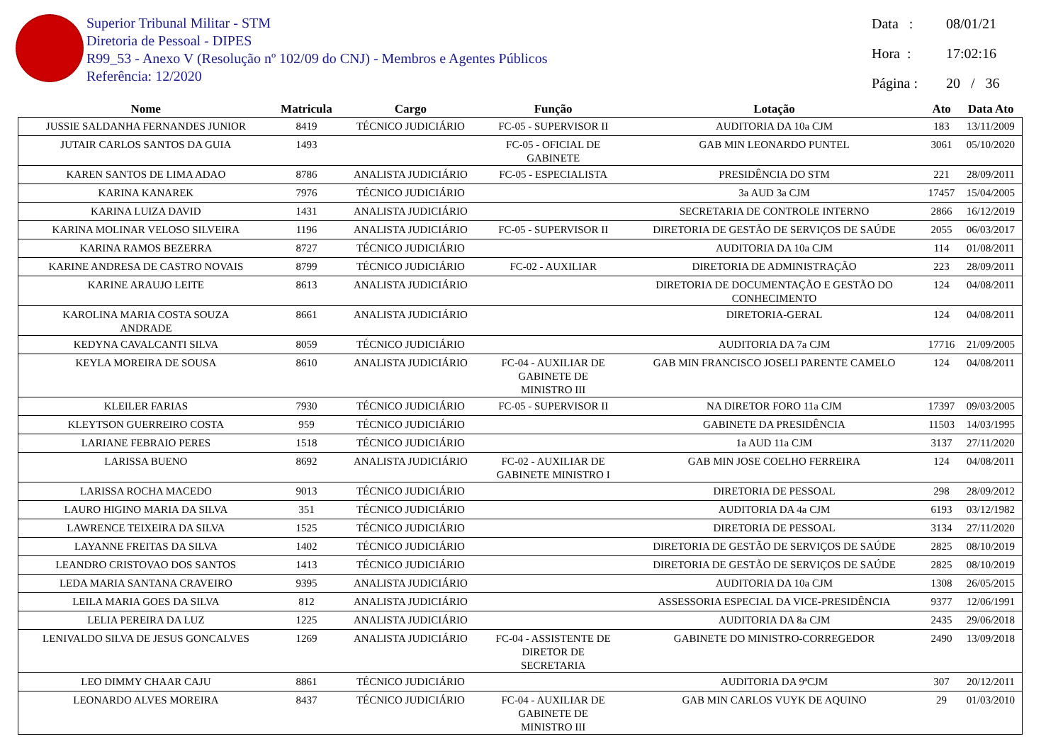Superior Tribunal Militar - STM
Diretoria de Pessoal - DIPES
R99_53 - Anexo V (Resolução nº 102/09 do CNJ) - Membros e Agentes Públicos
Referência: 12/2020
Data : 08/01/21
Hora : 17:02:16
Página : 20 / 36
| Nome | Matricula | Cargo | Função | Lotação | Ato | Data Ato |
| --- | --- | --- | --- | --- | --- | --- |
| JUSSIE SALDANHA FERNANDES JUNIOR | 8419 | TÉCNICO JUDICIÁRIO | FC-05 - SUPERVISOR II | AUDITORIA DA 10a CJM | 183 | 13/11/2009 |
| JUTAIR CARLOS SANTOS DA GUIA | 1493 | | FC-05 - OFICIAL DE GABINETE | GAB MIN LEONARDO PUNTEL | 3061 | 05/10/2020 |
| KAREN SANTOS DE LIMA ADAO | 8786 | ANALISTA JUDICIÁRIO | FC-05 - ESPECIALISTA | PRESIDÊNCIA DO STM | 221 | 28/09/2011 |
| KARINA KANAREK | 7976 | TÉCNICO JUDICIÁRIO | | 3a AUD 3a CJM | 17457 | 15/04/2005 |
| KARINA LUIZA DAVID | 1431 | ANALISTA JUDICIÁRIO | | SECRETARIA DE CONTROLE INTERNO | 2866 | 16/12/2019 |
| KARINA MOLINAR VELOSO SILVEIRA | 1196 | ANALISTA JUDICIÁRIO | FC-05 - SUPERVISOR II | DIRETORIA DE GESTÃO DE SERVIÇOS DE SAÚDE | 2055 | 06/03/2017 |
| KARINA RAMOS BEZERRA | 8727 | TÉCNICO JUDICIÁRIO | | AUDITORIA DA 10a CJM | 114 | 01/08/2011 |
| KARINE ANDRESA DE CASTRO NOVAIS | 8799 | TÉCNICO JUDICIÁRIO | FC-02 - AUXILIAR | DIRETORIA DE ADMINISTRAÇÃO | 223 | 28/09/2011 |
| KARINE ARAUJO LEITE | 8613 | ANALISTA JUDICIÁRIO | | DIRETORIA DE DOCUMENTAÇÃO E GESTÃO DO CONHECIMENTO | 124 | 04/08/2011 |
| KAROLINA MARIA COSTA SOUZA ANDRADE | 8661 | ANALISTA JUDICIÁRIO | | DIRETORIA-GERAL | 124 | 04/08/2011 |
| KEDYNA CAVALCANTI SILVA | 8059 | TÉCNICO JUDICIÁRIO | | AUDITORIA DA 7a CJM | 17716 | 21/09/2005 |
| KEYLA MOREIRA DE SOUSA | 8610 | ANALISTA JUDICIÁRIO | FC-04 - AUXILIAR DE GABINETE DE MINISTRO III | GAB MIN FRANCISCO JOSELI PARENTE CAMELO | 124 | 04/08/2011 |
| KLEILER FARIAS | 7930 | TÉCNICO JUDICIÁRIO | FC-05 - SUPERVISOR II | NA DIRETOR FORO 11a CJM | 17397 | 09/03/2005 |
| KLEYTSON GUERREIRO COSTA | 959 | TÉCNICO JUDICIÁRIO | | GABINETE DA PRESIDÊNCIA | 11503 | 14/03/1995 |
| LARIANE FEBRAIO PERES | 1518 | TÉCNICO JUDICIÁRIO | | 1a AUD 11a CJM | 3137 | 27/11/2020 |
| LARISSA BUENO | 8692 | ANALISTA JUDICIÁRIO | FC-02 - AUXILIAR DE GABINETE MINISTRO I | GAB MIN JOSE COELHO FERREIRA | 124 | 04/08/2011 |
| LARISSA ROCHA MACEDO | 9013 | TÉCNICO JUDICIÁRIO | | DIRETORIA DE PESSOAL | 298 | 28/09/2012 |
| LAURO HIGINO MARIA DA SILVA | 351 | TÉCNICO JUDICIÁRIO | | AUDITORIA DA 4a CJM | 6193 | 03/12/1982 |
| LAWRENCE TEIXEIRA DA SILVA | 1525 | TÉCNICO JUDICIÁRIO | | DIRETORIA DE PESSOAL | 3134 | 27/11/2020 |
| LAYANNE FREITAS DA SILVA | 1402 | TÉCNICO JUDICIÁRIO | | DIRETORIA DE GESTÃO DE SERVIÇOS DE SAÚDE | 2825 | 08/10/2019 |
| LEANDRO CRISTOVAO DOS SANTOS | 1413 | TÉCNICO JUDICIÁRIO | | DIRETORIA DE GESTÃO DE SERVIÇOS DE SAÚDE | 2825 | 08/10/2019 |
| LEDA MARIA SANTANA CRAVEIRO | 9395 | ANALISTA JUDICIÁRIO | | AUDITORIA DA 10a CJM | 1308 | 26/05/2015 |
| LEILA MARIA GOES DA SILVA | 812 | ANALISTA JUDICIÁRIO | | ASSESSORIA ESPECIAL DA VICE-PRESIDÊNCIA | 9377 | 12/06/1991 |
| LELIA PEREIRA DA LUZ | 1225 | ANALISTA JUDICIÁRIO | | AUDITORIA DA 8a CJM | 2435 | 29/06/2018 |
| LENIVALDO SILVA DE JESUS GONCALVES | 1269 | ANALISTA JUDICIÁRIO | FC-04 - ASSISTENTE DE DIRETOR DE SECRETARIA | GABINETE DO MINISTRO-CORREGEDOR | 2490 | 13/09/2018 |
| LEO DIMMY CHAAR CAJU | 8861 | TÉCNICO JUDICIÁRIO | | AUDITORIA DA 9ªCJM | 307 | 20/12/2011 |
| LEONARDO ALVES MOREIRA | 8437 | TÉCNICO JUDICIÁRIO | FC-04 - AUXILIAR DE GABINETE DE MINISTRO III | GAB MIN CARLOS VUYK DE AQUINO | 29 | 01/03/2010 |